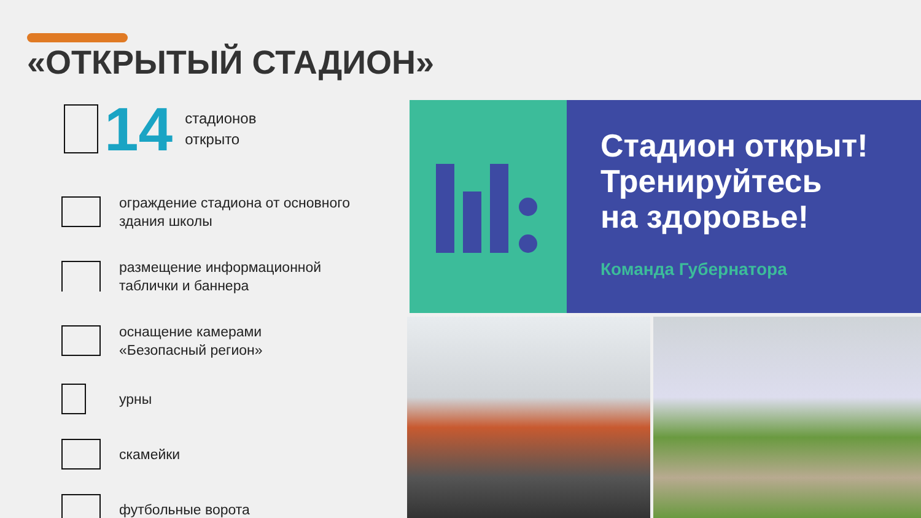«ОТКРЫТЫЙ СТАДИОН»
14
стадионов
открыто
ограждение стадиона от основного
здания школы
размещение информационной
таблички и баннера
оснащение камерами
«Безопасный регион»
урны
скамейки
футбольные ворота
Стадион открыт!
Тренируйтесь
на здоровье!
Команда Губернатора